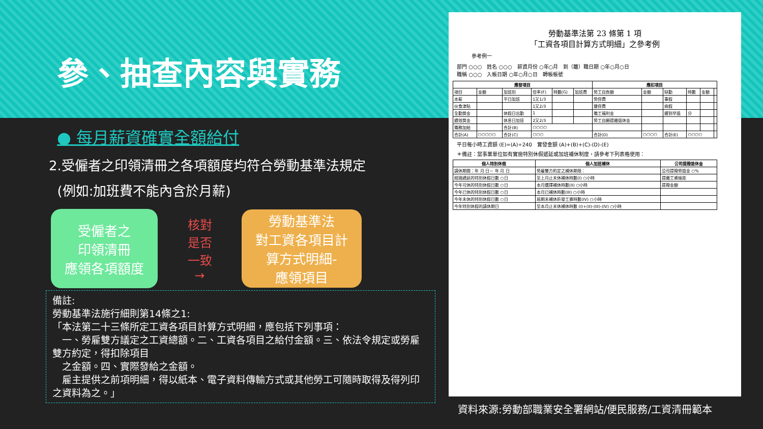參、抽查內容與實務
● 每月薪資確實全額給付
2.受僱者之印領清冊之各項額度均符合勞動基準法規定
(例如:加班費不能內含於月薪)
受僱者之
印領清冊
應領各項額度
核對
是否
一致
→
勞動基準法
對工資各項目計
算方式明細-
應領項目
備註:
勞動基準法施行細則第14條之1:
「本法第二十三條所定工資各項目計算方式明細，應包括下列事項：
　一、勞雇雙方議定之工資總額。二、工資各項目之給付金額。三、依法令規定或勞雇雙方約定，得扣除項目
　之金額。四、實際發給之金額。
　雇主提供之前項明細，得以紙本、電子資料傳輸方式或其他勞工可隨時取得及得列印之資料為之。」
勞動基準法第 23 條第 1 項
「工資各項目計算方式明細」之參考例
參考例一
部門 ○○○　姓名 ○○○　薪資月份 ○年○月　到（離）職日期 ○年○月○日
職稱 ○○○　入帳日期 ○年○月○日　轉帳帳號
| 應發項目 | | | | | | 應扣項目 | | | | | |
| --- | --- | --- | --- | --- | --- | --- | --- | --- | --- | --- | --- |
| 項目 | 金額 | 加班別 | 倍率(F) | 時數(G) | 加班費 | 勞工自負額 | 金額 | 缺勤 | 時數 | 金額 | |
| 本薪 | | 平日加班 | 1又1/3 | | | 勞保費 | | 事假 | | | |
| 伙食津貼 | | | 1又2/3 | | | 健保費 | | 病假 | | | |
| 全勤獎金 | | 休假日出勤 | 1 | | | 職工福利金 | | 遲到早退 | 分 | | |
| 績效獎金 | | 休息日加班 | 2又2/3 | | | 勞工自願提繳退休金 | | | | | |
| 職務加給 | | 合計(B) | ○○○○ | | | | | | | | |
| 合計(A) | ○○○○○ | 合計(C) | ○○○ | | | 合計(D) | ○○○○ | 合計(E) | ○○○○ | | |
平日每小時工資額 (E)=(A)÷240　實發金額 (A)+(B)+(C)-(D)-(E)
＊備註：當事業單位如有實施特別休假遞延或加班補休制度，請參考下列表格使用：
| 個人特別休假 | 個人加班補休 | 公司提撥退休金 |
| --- | --- | --- |
| 請休期間：年 月 日－ 年 月 日 | 勞雇雙方約定之補休期限： | 公司提撥勞退金 ○% |
| 經過遞延的特別休假日數 ○日 | 至上月止未休補休時數(I) ○小時 | 提繳工資級距 |
| 今年可休的特別休假日數 ○日 | 本月選擇補休時數(II) ○小時 | 提撥金額 |
| 今年已休的特別休假日數 ○日 | 本月已補休時數(III) ○小時 | |
| 今年未休的特別休假日數 ○日 | 屆期未補休折發工資時數(IV) ○小時 | |
| 今年特別休假的請休期日 | 至本月止未休補休時數 (I)+(II)-(III)-(IV) ○小時 | |
資料來源:勞動部職業安全署網站/便民服務/工資清冊範本